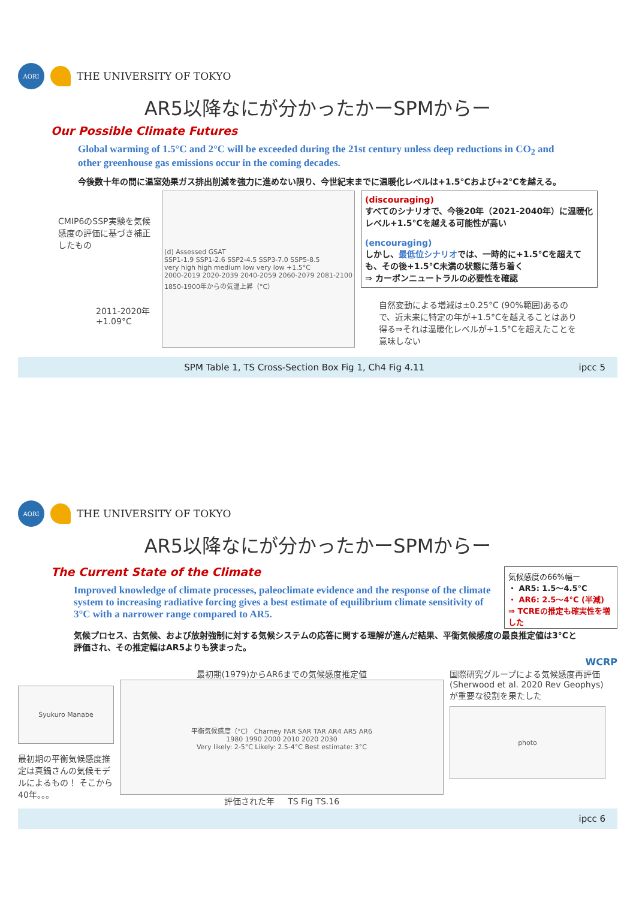AORI
THE UNIVERSITY OF TOKYO
AR5以降なにが分かったかーSPMからー
Our Possible Climate Futures
Global warming of 1.5°C and 2°C will be exceeded during the 21st century unless deep reductions in CO<sub>2</sub> and other greenhouse gas emissions occur in the coming decades.
今後数十年の間に温室効果ガス排出削減を強力に進めない限り、今世紀末までに温暖化レベルは+1.5°Cおよび+2°Cを越える。
CMIP6のSSP実験を気候感度の評価に基づき補正したもの
2011-2020年 +1.09°C
(d) Assessed GSAT
SSP1-1.9 SSP1-2.6 SSP2-4.5 SSP3-7.0 SSP5-8.5
very high high medium low very low +1.5°C
2000-2019 2020-2039 2040-2059 2060-2079 2081-2100
1850-1900年からの気温上昇（°C）
(discouraging)
すべてのシナリオで、今後20年（2021-2040年）に温暖化レベル+1.5°Cを越える可能性が高い
(encouraging)
しかし、最低位シナリオでは、一時的に+1.5°Cを超えても、その後+1.5°C未満の状態に落ち着く
⇒ カーボンニュートラルの必要性を確認
自然変動による増減は±0.25°C (90%範囲)あるので、近未来に特定の年が+1.5°Cを越えることはあり得る⇒それは温暖化レベルが+1.5°Cを超えたことを意味しない
SPM Table 1, TS Cross-Section Box Fig 1, Ch4 Fig 4.11 ipcc 5
AORI
THE UNIVERSITY OF TOKYO
AR5以降なにが分かったかーSPMからー
The Current State of the Climate
Improved knowledge of climate processes, paleoclimate evidence and the response of the climate system to increasing radiative forcing gives a best estimate of equilibrium climate sensitivity of 3°C with a narrower range compared to AR5.
気候感度の66%幅ー
・ AR5: 1.5〜4.5°C
・ AR6: 2.5〜4°C (半減)
⇒ TCREの推定も確実性を増した
気候プロセス、古気候、および放射強制に対する気候システムの応答に関する理解が進んだ結果、平衡気候感度の最良推定値は3°Cと評価され、その推定幅はAR5よりも狭まった。
WCRP
Syukuro Manabe
最初期の平衡気候感度推定は真鍋さんの気候モデルによるもの！ そこから40年。。。
最初期(1979)からAR6までの気候感度推定値
平衡気候感度（°C） Charney FAR SAR TAR AR4 AR5 AR6
1980 1990 2000 2010 2020 2030
Very likely: 2-5°C Likely: 2.5-4°C Best estimate: 3°C
評価された年 TS Fig TS.16
国際研究グループによる気候感度再評価(Sherwood et al. 2020 Rev Geophys)が重要な役割を果たした
photo
ipcc 6